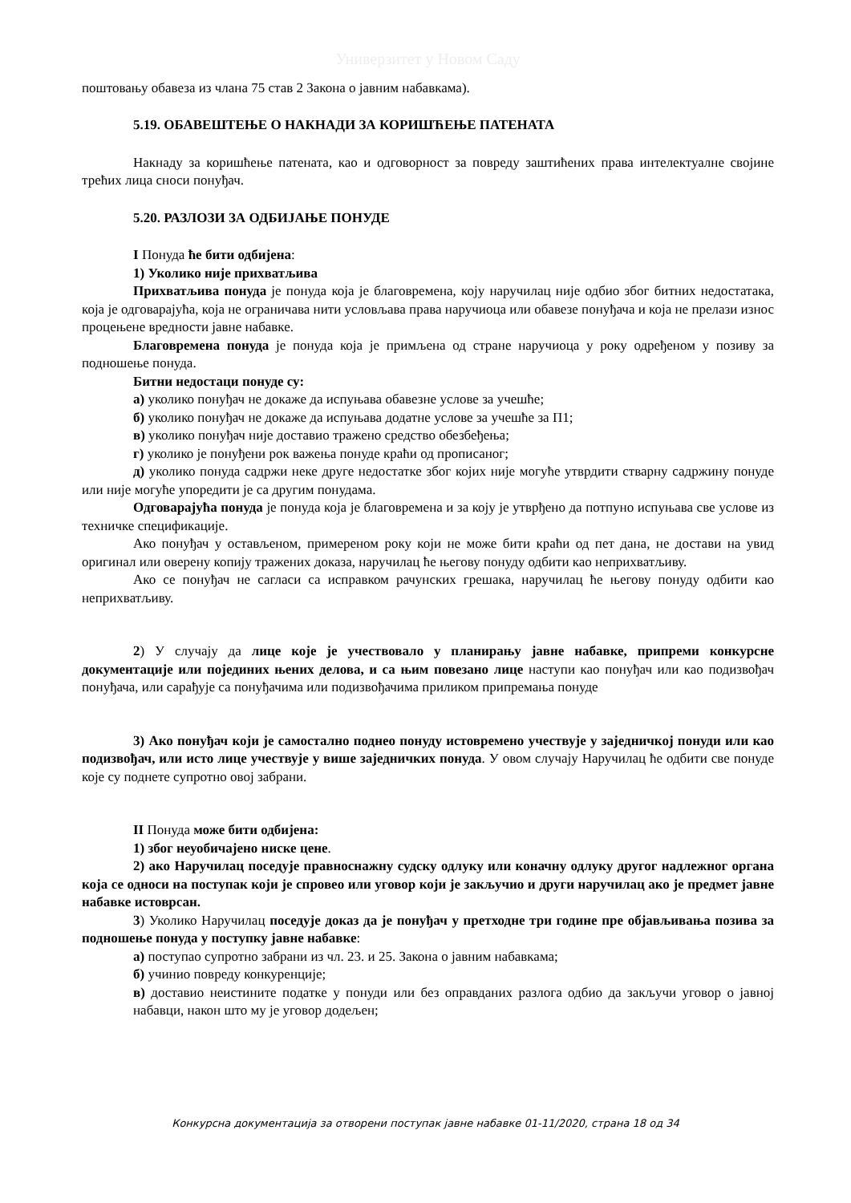Универзитет у Новом Саду
поштовању обавеза из члана 75 став 2 Закона о јавним набавкама).
5.19. ОБАВЕШТЕЊЕ О НАКНАДИ ЗА КОРИШЋЕЊЕ ПАТЕНАТА
Накнаду за коришћење патената, као и одговорност за повреду заштићених права интелектуалне својине трећих лица сноси понуђач.
5.20. РАЗЛОЗИ ЗА ОДБИЈАЊЕ ПОНУДЕ
I Понуда ће бити одбијена:
1) Уколико није прихватљива
Прихватљива понуда је понуда која је благовремена, коју наручилац није одбио због битних недостатака, која је одговарајућа, која не ограничава нити условљава права наручиоца или обавезе понуђача и која не прелази износ процењене вредности јавне набавке.
Благовремена понуда је понуда која је примљена од стране наручиоца у року одређеном у позиву за подношење понуда.
Битни недостаци понуде су:
а) уколико понуђач не докаже да испуњава обавезне услове за учешће;
б) уколико понуђач не докаже да испуњава додатне услове за учешће за П1;
в) уколико понуђач није доставио тражено средство обезбеђења;
г) уколико је понуђени рок важења понуде краћи од прописаног;
д) уколико понуда садржи неке друге недостатке због којих није могуће утврдити стварну садржину понуде или није могуће упоредити је са другим понудама.
Одговарајућа понуда је понуда која је благовремена и за коју је утврђено да потпуно испуњава све услове из техничке спецификације.
Ако понуђач у остављеном, примереном року који не може бити краћи од пет дана, не достави на увид оригинал или оверену копију тражених доказа, наручилац ће његову понуду одбити као неприхватљиву.
Ако се понуђач не сагласи са исправком рачунских грешака, наручилац ће његову понуду одбити као неприхватљиву.
2) У случају да лице које је учествовало у планирању јавне набавке, припреми конкурсне документације или појединих њених делова, и са њим повезано лице наступи као понуђач или као подизвођач понуђача, или сарађује са понуђачима или подизвођачима приликом припремања понуде
3) Ако понуђач који је самостално поднео понуду истовремено учествује у заједничкој понуди или као подизвођач, или исто лице учествује у више заједничких понуда. У овом случају Наручилац ће одбити све понуде које су поднете супротно овој забрани.
II Понуда може бити одбијена:
1) због неуобичајено ниске цене.
2) ако Наручилац поседује правноснажну судску одлуку или коначну одлуку другог надлежног органа која се односи на поступак који је спровео или уговор који је закључио и други наручилац ако је предмет јавне набавке истоврсан.
3) Уколико Наручилац поседује доказ да је понуђач у претходне три године пре објављивања позива за подношење понуда у поступку јавне набавке:
а) поступао супротно забрани из чл. 23. и 25. Закона о јавним набавкама;
б) учинио повреду конкуренције;
в) доставио неистините податке у понуди или без оправданих разлога одбио да закључи уговор о јавној набавци, након што му је уговор додељен;
Конкурсна документација за отворени поступак јавне набавке 01-11/2020, страна 18 од 34